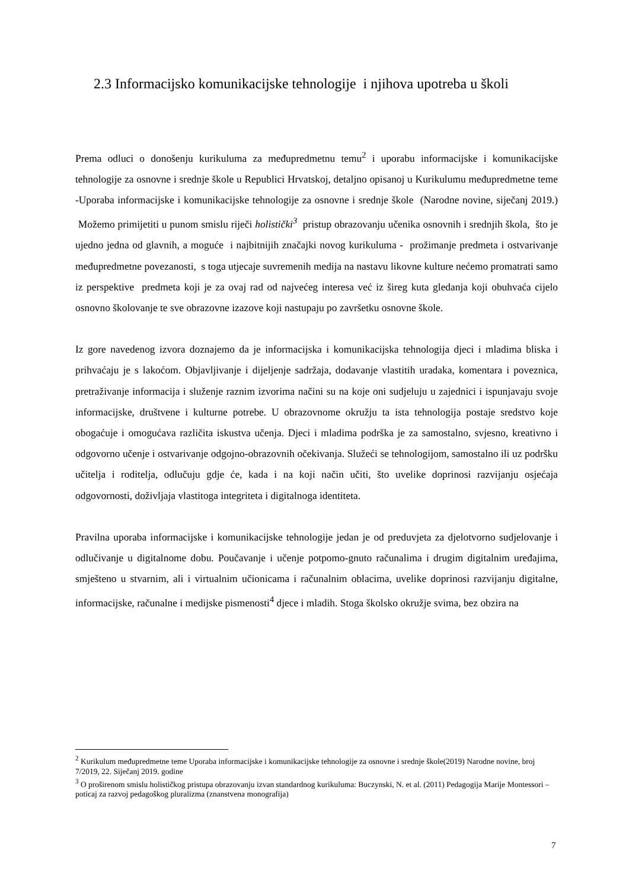2.3 Informacijsko komunikacijske tehnologije i njihova upotreba u školi
Prema odluci o donošenju kurikuluma za međupredmetnu temu<sup>2</sup> i uporabu informacijske i komunikacijske tehnologije za osnovne i srednje škole u Republici Hrvatskoj, detaljno opisanoj u Kurikulumu međupredmetne teme -Uporaba informacijske i komunikacijske tehnologije za osnovne i srednje škole (Narodne novine, siječanj 2019.) Možemo primijetiti u punom smislu riječi holistički<sup>3</sup> pristup obrazovanju učenika osnovnih i srednjih škola, što je ujedno jedna od glavnih, a moguće i najbitnijih značajki novog kurikuluma - prožimanje predmeta i ostvarivanje međupredmetne povezanosti, s toga utjecaje suvremenih medija na nastavu likovne kulture nećemo promatrati samo iz perspektive predmeta koji je za ovaj rad od najvećeg interesa već iz šireg kuta gledanja koji obuhvaća cijelo osnovno školovanje te sve obrazovne izazove koji nastupaju po završetku osnovne škole.
Iz gore navedenog izvora doznajemo da je informacijska i komunikacijska tehnologija djeci i mladima bliska i prihvaćaju je s lakoćom. Objavljivanje i dijeljenje sadržaja, dodavanje vlastitih uradaka, komentara i poveznica, pretraživanje informacija i služenje raznim izvorima načini su na koje oni sudjeluju u zajednici i ispunjavaju svoje informacijske, društvene i kulturne potrebe. U obrazovnome okružju ta ista tehnologija postaje sredstvo koje obogaćuje i omogućava različita iskustva učenja. Djeci i mladima podrška je za samostalno, svjesno, kreativno i odgovorno učenje i ostvarivanje odgojno-obrazovnih očekivanja. Služeći se tehnologijom, samostalno ili uz podršku učitelja i roditelja, odlučuju gdje će, kada i na koji način učiti, što uvelike doprinosi razvijanju osjećaja odgovornosti, doživljaja vlastitoga integriteta i digitalnoga identiteta.
Pravilna uporaba informacijske i komunikacijske tehnologije jedan je od preduvjeta za djelotvorno sudjelovanje i odlučivanje u digitalnome dobu. Poučavanje i učenje potpomo-gnuto računalima i drugim digitalnim uređajima, smješteno u stvarnim, ali i virtualnim učionicama i računalnim oblacima, uvelike doprinosi razvijanju digitalne, informacijske, računalne i medijske pismenosti<sup>4</sup> djece i mladih. Stoga školsko okružje svima, bez obzira na
<sup>2</sup> Kurikulum međupredmetne teme Uporaba informacijske i komunikacijske tehnologije za osnovne i srednje škole(2019) Narodne novine, broj 7/2019, 22. Siječanj 2019. godine
<sup>3</sup> O proširenom smislu holističkog pristupa obrazovanju izvan standardnog kurikuluma: Buczynski, N. et al. (2011) Pedagogija Marije Montessori – poticaj za razvoj pedagoškog pluralizma (znanstvena monografija)
7